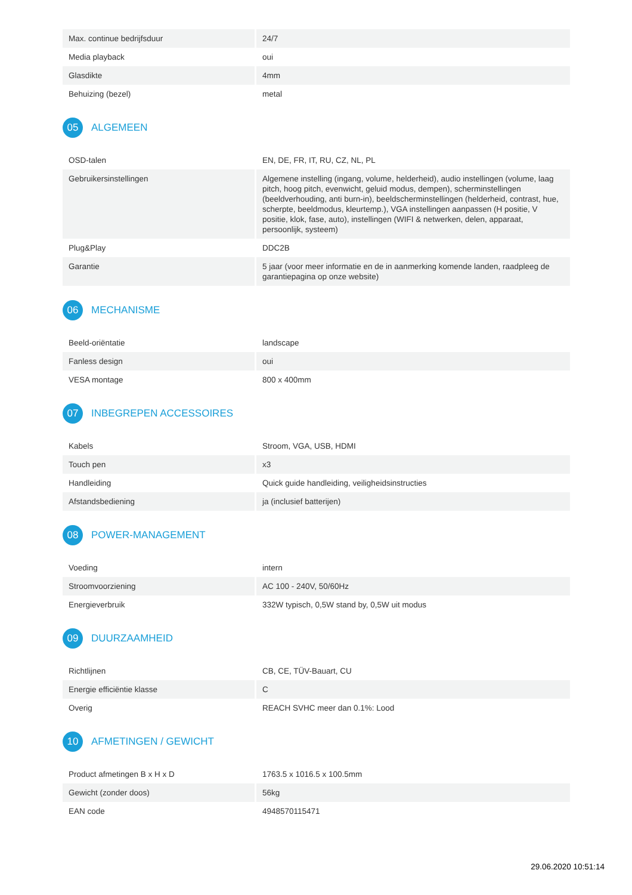| Max. continue bedrijfsduur | 24/7 |
| Media playback | oui |
| Glasdikte | 4mm |
| Behuizing (bezel) | metal |
05 ALGEMEEN
| OSD-talen | EN, DE, FR, IT, RU, CZ, NL, PL |
| Gebruikersinstellingen | Algemene instelling (ingang, volume, helderheid), audio instellingen (volume, laag pitch, hoog pitch, evenwicht, geluid modus, dempen), scherminstellingen (beeldverhouding, anti burn-in), beeldscherminstellingen (helderheid, contrast, hue, scherpte, beeldmodus, kleurtemp.), VGA instellingen aanpassen (H positie, V positie, klok, fase, auto), instellingen (WIFI & netwerken, delen, apparaat, persoonlijk, systeem) |
| Plug&Play | DDC2B |
| Garantie | 5 jaar (voor meer informatie en de in aanmerking komende landen, raadpleeg de garantiepagina op onze website) |
06 MECHANISME
| Beeld-oriëntatie | landscape |
| Fanless design | oui |
| VESA montage | 800 x 400mm |
07 INBEGREPEN ACCESSOIRES
| Kabels | Stroom, VGA, USB, HDMI |
| Touch pen | x3 |
| Handleiding | Quick guide handleiding, veiligheidsinstructies |
| Afstandsbediening | ja (inclusief batterijen) |
08 POWER-MANAGEMENT
| Voeding | intern |
| Stroomvoorziening | AC 100 - 240V, 50/60Hz |
| Energieverbruik | 332W typisch, 0,5W stand by, 0,5W uit modus |
09 DUURZAAMHEID
| Richtlijnen | CB, CE, TÜV-Bauart, CU |
| Energie efficiëntie klasse | C |
| Overig | REACH SVHC meer dan 0.1%: Lood |
10 AFMETINGEN / GEWICHT
| Product afmetingen B x H x D | 1763.5 x 1016.5 x 100.5mm |
| Gewicht (zonder doos) | 56kg |
| EAN code | 4948570115471 |
29.06.2020 10:51:14